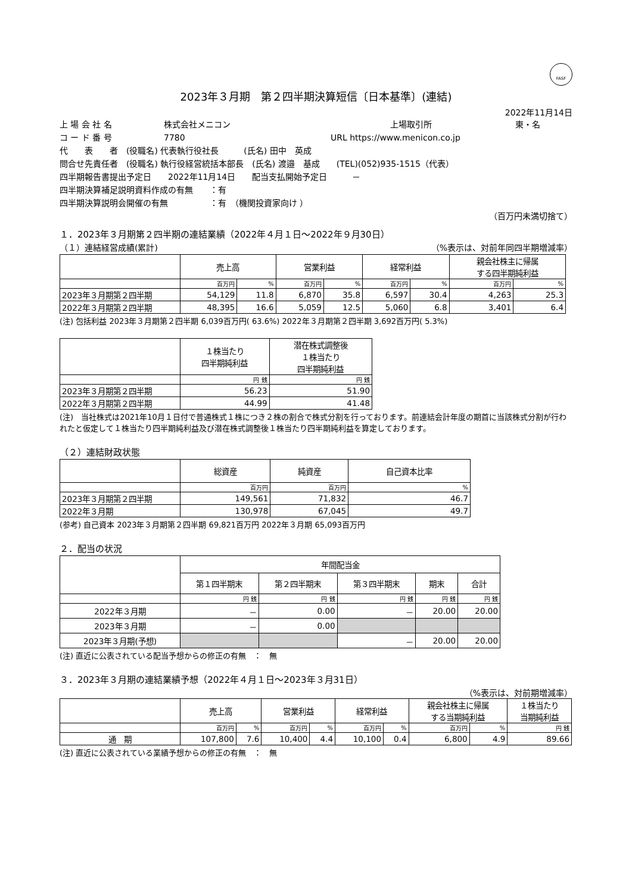FASF
2023年３月期　第２四半期決算短信〔日本基準〕(連結)
2022年11月14日
上 場 会 社 名 株式会社メニコン 上場取引所 東・名
コ ー ド 番 号 7780 URL https://www.menicon.co.jp
代　　表　　者　(役職名) 代表執行役社長　　　(氏名) 田中　英成
問合せ先責任者　(役職名) 執行役経営統括本部長　(氏名) 渡邉　基成　　(TEL)(052)935-1515（代表）
四半期報告書提出予定日　　2022年11月14日　　配当支払開始予定日　　　－
四半期決算補足説明資料作成の有無　　：有
四半期決算説明会開催の有無　　　　　：有　（機関投資家向け ）
（百万円未満切捨て）
１．2023年３月期第２四半期の連結業績（2022年４月１日～2022年９月30日）
（１）連結経営成績(累計) （%表示は、対前年同四半期増減率）
| | 売上高 | | 営業利益 | | 経常利益 | | 親会社株主に帰属 する四半期純利益 | |
| --- | --- | --- | --- | --- | --- | --- | --- | --- |
| | 百万円 | % | 百万円 | % | 百万円 | % | 百万円 | % |
| 2023年３月期第２四半期 | 54,129 | 11.8 | 6,870 | 35.8 | 6,597 | 30.4 | 4,263 | 25.3 |
| 2022年３月期第２四半期 | 48,395 | 16.6 | 5,059 | 12.5 | 5,060 | 6.8 | 3,401 | 6.4 |
(注) 包括利益 2023年３月期第２四半期 6,039百万円( 63.6%) 2022年３月期第２四半期 3,692百万円( 5.3%)
| | １株当たり 四半期純利益 | 潜在株式調整後 １株当たり 四半期純利益 |
| --- | --- | --- |
| | 円 銭 | 円 銭 |
| 2023年３月期第２四半期 | 56.23 | 51.90 |
| 2022年３月期第２四半期 | 44.99 | 41.48 |
(注)　当社株式は2021年10月１日付で普通株式１株につき２株の割合で株式分割を行っております。前連結会計年度の期首に当該株式分割が行われたと仮定して１株当たり四半期純利益及び潜在株式調整後１株当たり四半期純利益を算定しております。
（２）連結財政状態
| | 総資産 | 純資産 | 自己資本比率 |
| --- | --- | --- | --- |
| | 百万円 | 百万円 | % |
| 2023年３月期第２四半期 | 149,561 | 71,832 | 46.7 |
| 2022年３月期 | 130,978 | 67,045 | 49.7 |
(参考) 自己資本 2023年３月期第２四半期 69,821百万円 2022年３月期 65,093百万円
２．配当の状況
| | 年間配当金 | | | | |
| --- | --- | --- | --- | --- | --- |
| | 第１四半期末 | 第２四半期末 | 第３四半期末 | 期末 | 合計 |
| | 円 銭 | 円 銭 | 円 銭 | 円 銭 | 円 銭 |
| 2022年３月期 | － | 0.00 | － | 20.00 | 20.00 |
| 2023年３月期 | － | 0.00 | | | |
| 2023年３月期(予想) | | | － | 20.00 | 20.00 |
(注) 直近に公表されている配当予想からの修正の有無　：　無
３．2023年３月期の連結業績予想（2022年４月１日～2023年３月31日）
（%表示は、対前期増減率）
| | 売上高 | | 営業利益 | | 経常利益 | | 親会社株主に帰属 する当期純利益 | | １株当たり 当期純利益 |
| --- | --- | --- | --- | --- | --- | --- | --- | --- | --- |
| | 百万円 | % | 百万円 | % | 百万円 | % | 百万円 | % | 円 銭 |
| 通 期 | 107,800 | 7.6 | 10,400 | 4.4 | 10,100 | 0.4 | 6,800 | 4.9 | 89.66 |
(注) 直近に公表されている業績予想からの修正の有無　：　無